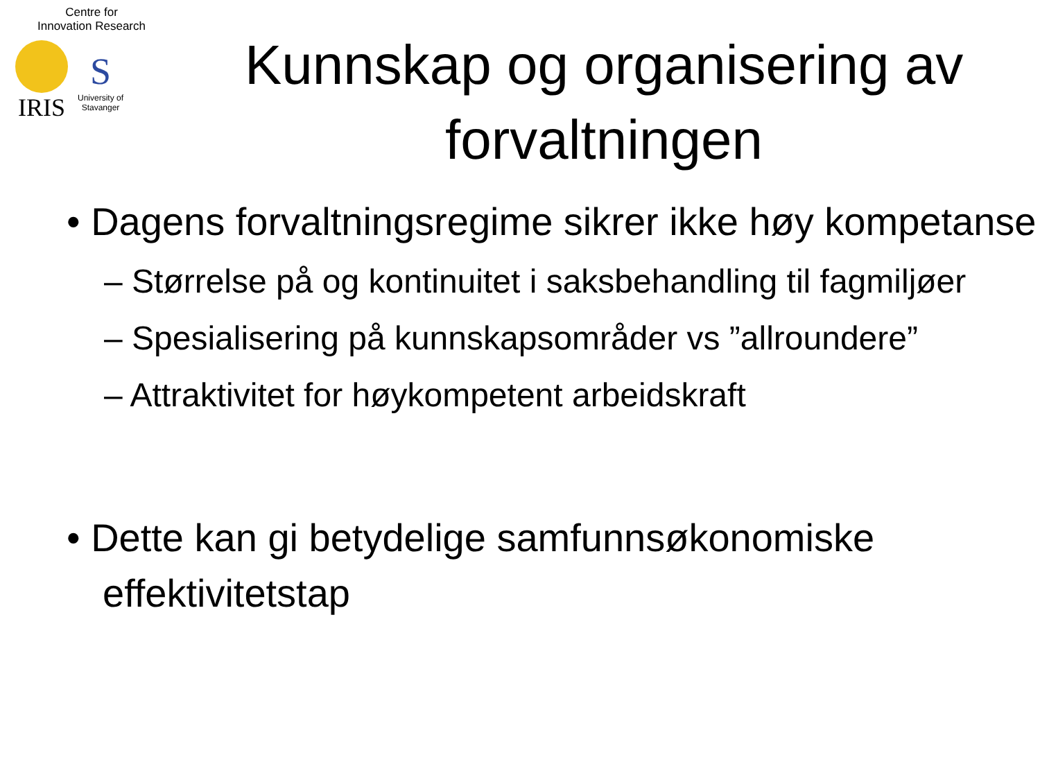Centre for
Innovation Research
IRIS
S
University of
Stavanger
Kunnskap og organisering av forvaltningen
• Dagens forvaltningsregime sikrer ikke høy kompetanse
– Størrelse på og kontinuitet i saksbehandling til fagmiljøer
– Spesialisering på kunnskapsområder vs ”allroundere”
– Attraktivitet for høykompetent arbeidskraft
• Dette kan gi betydelige samfunnsøkonomiske effektivitetstap